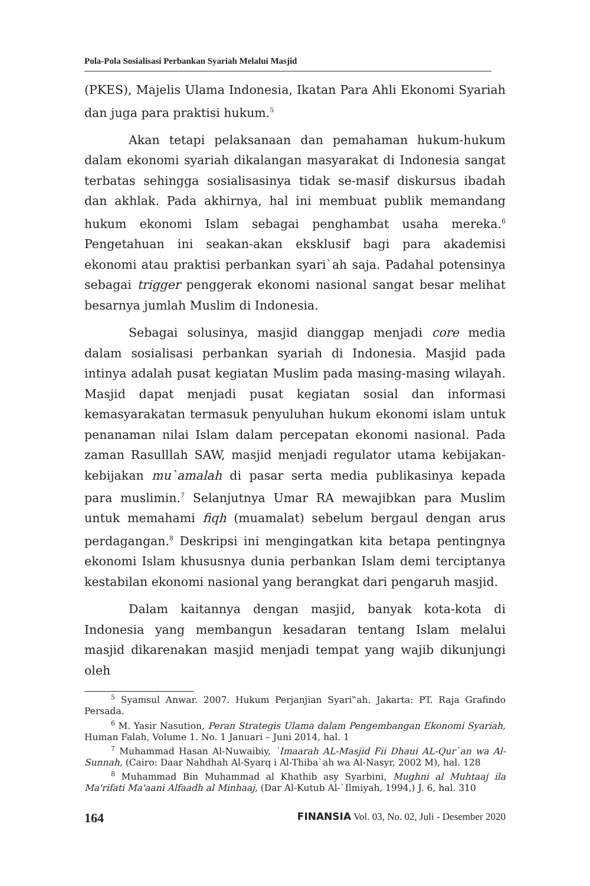Pola-Pola Sosialisasi Perbankan Syariah Melalui Masjid
(PKES), Majelis Ulama Indonesia, Ikatan Para Ahli Ekonomi Syariah dan juga para praktisi hukum.<sup>5</sup>
Akan tetapi pelaksanaan dan pemahaman hukum-hukum dalam ekonomi syariah dikalangan masyarakat di Indonesia sangat terbatas sehingga sosialisasinya tidak se-masif diskursus ibadah dan akhlak. Pada akhirnya, hal ini membuat publik memandang hukum ekonomi Islam sebagai penghambat usaha mereka.<sup>6</sup> Pengetahuan ini seakan-akan eksklusif bagi para akademisi ekonomi atau praktisi perbankan syari`ah saja. Padahal potensinya sebagai trigger penggerak ekonomi nasional sangat besar melihat besarnya jumlah Muslim di Indonesia.
Sebagai solusinya, masjid dianggap menjadi core media dalam sosialisasi perbankan syariah di Indonesia. Masjid pada intinya adalah pusat kegiatan Muslim pada masing-masing wilayah. Masjid dapat menjadi pusat kegiatan sosial dan informasi kemasyarakatan termasuk penyuluhan hukum ekonomi islam untuk penanaman nilai Islam dalam percepatan ekonomi nasional. Pada zaman Rasulllah SAW, masjid menjadi regulator utama kebijakan-kebijakan mu`amalah di pasar serta media publikasinya kepada para muslimin.<sup>7</sup> Selanjutnya Umar RA mewajibkan para Muslim untuk memahami fiqh (muamalat) sebelum bergaul dengan arus perdagangan.<sup>8</sup> Deskripsi ini mengingatkan kita betapa pentingnya ekonomi Islam khususnya dunia perbankan Islam demi terciptanya kestabilan ekonomi nasional yang berangkat dari pengaruh masjid.
Dalam kaitannya dengan masjid, banyak kota-kota di Indonesia yang membangun kesadaran tentang Islam melalui masjid dikarenakan masjid menjadi tempat yang wajib dikunjungi oleh
<sup>5</sup> Syamsul Anwar. 2007. Hukum Perjanjian Syari‟ah. Jakarta: PT. Raja Grafindo Persada.
<sup>6</sup> M. Yasir Nasution, Peran Strategis Ulama dalam Pengembangan Ekonomi Syariah, Human Falah, Volume 1. No. 1 Januari – Juni 2014, hal. 1
<sup>7</sup> Muhammad Hasan Al-Nuwaibiy, `Imaarah AL-Masjid Fii Dhaui AL-Qur`an wa Al-Sunnah, (Cairo: Daar Nahdhah Al-Syarq i Al-Thiba`ah wa Al-Nasyr, 2002 M), hal. 128
<sup>8</sup> Muhammad Bin Muhammad al Khathib asy Syarbini, Mughni al Muhtaaj ila Ma'rifati Ma'aani Alfaadh al Minhaaj, (Dar Al-Kutub Al-`Ilmiyah, 1994,) J. 6, hal. 310
164 FINANSIA Vol. 03, No. 02, Juli - Desember 2020